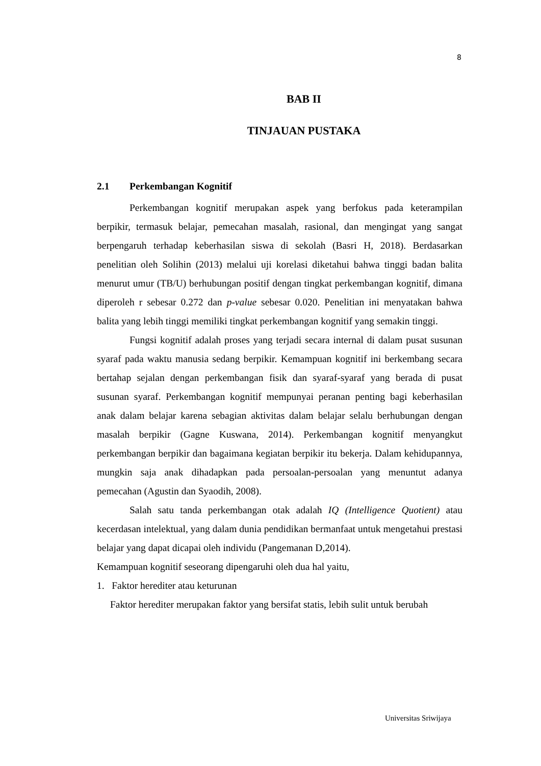8
BAB II
TINJAUAN PUSTAKA
2.1 Perkembangan Kognitif
Perkembangan kognitif merupakan aspek yang berfokus pada keterampilan berpikir, termasuk belajar, pemecahan masalah, rasional, dan mengingat yang sangat berpengaruh terhadap keberhasilan siswa di sekolah (Basri H, 2018). Berdasarkan penelitian oleh Solihin (2013) melalui uji korelasi diketahui bahwa tinggi badan balita menurut umur (TB/U) berhubungan positif dengan tingkat perkembangan kognitif, dimana diperoleh r sebesar 0.272 dan p-value sebesar 0.020. Penelitian ini menyatakan bahwa balita yang lebih tinggi memiliki tingkat perkembangan kognitif yang semakin tinggi.
Fungsi kognitif adalah proses yang terjadi secara internal di dalam pusat susunan syaraf pada waktu manusia sedang berpikir. Kemampuan kognitif ini berkembang secara bertahap sejalan dengan perkembangan fisik dan syaraf-syaraf yang berada di pusat susunan syaraf. Perkembangan kognitif mempunyai peranan penting bagi keberhasilan anak dalam belajar karena sebagian aktivitas dalam belajar selalu berhubungan dengan masalah berpikir (Gagne Kuswana, 2014). Perkembangan kognitif menyangkut perkembangan berpikir dan bagaimana kegiatan berpikir itu bekerja. Dalam kehidupannya, mungkin saja anak dihadapkan pada persoalan-persoalan yang menuntut adanya pemecahan (Agustin dan Syaodih, 2008).
Salah satu tanda perkembangan otak adalah IQ (Intelligence Quotient) atau kecerdasan intelektual, yang dalam dunia pendidikan bermanfaat untuk mengetahui prestasi belajar yang dapat dicapai oleh individu (Pangemanan D,2014).
Kemampuan kognitif seseorang dipengaruhi oleh dua hal yaitu,
1. Faktor herediter atau keturunan
Faktor herediter merupakan faktor yang bersifat statis, lebih sulit untuk berubah
Universitas Sriwijaya